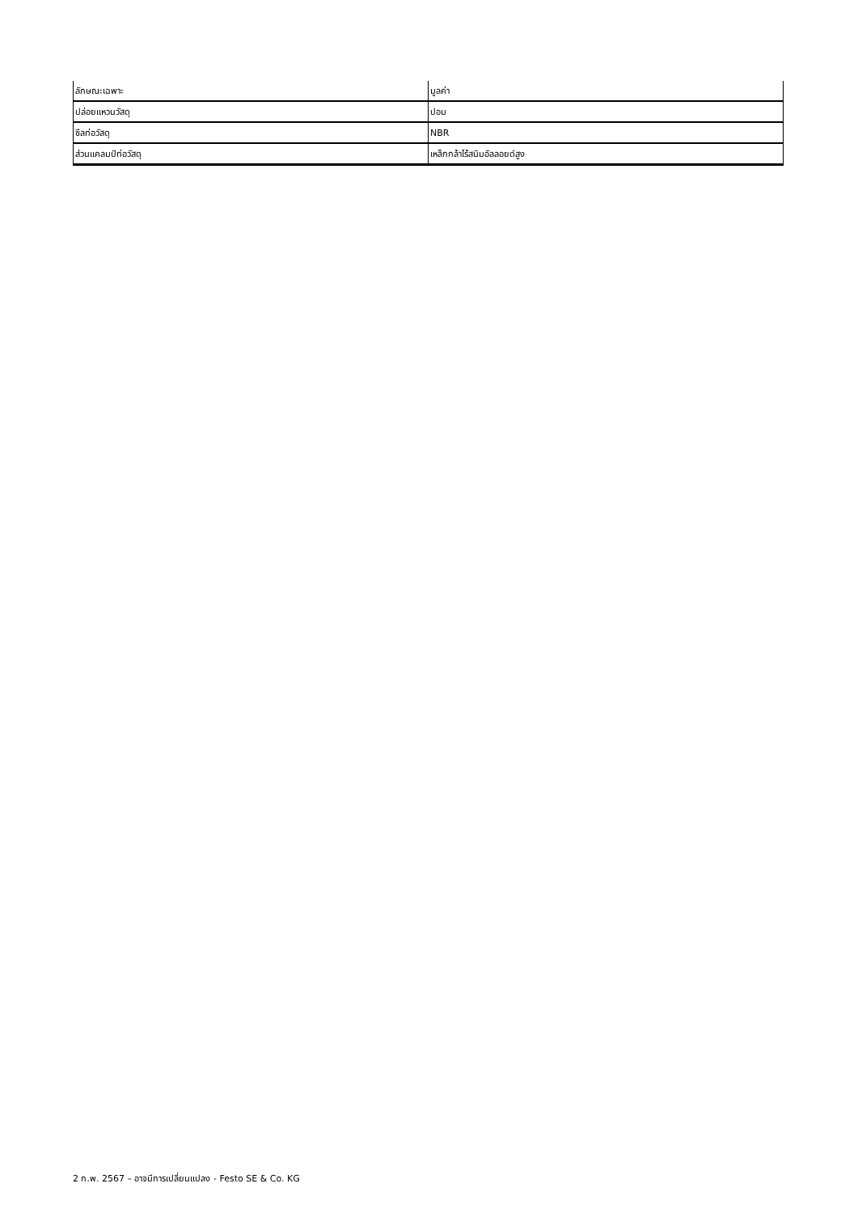| ลักษณะเฉพาะ | มูลค่า |
| --- | --- |
| ปล่อยแหวนวัสดุ | ปอม |
| ซีลท่อวัสดุ | NBR |
| ส่วนแคลมป์ท่อวัสดุ | เหล็กกล้าไร้สนิมอัลลอยด์สูง |
2 ก.พ. 2567 – อาจมีการเปลี่ยนแปลง - Festo SE & Co. KG